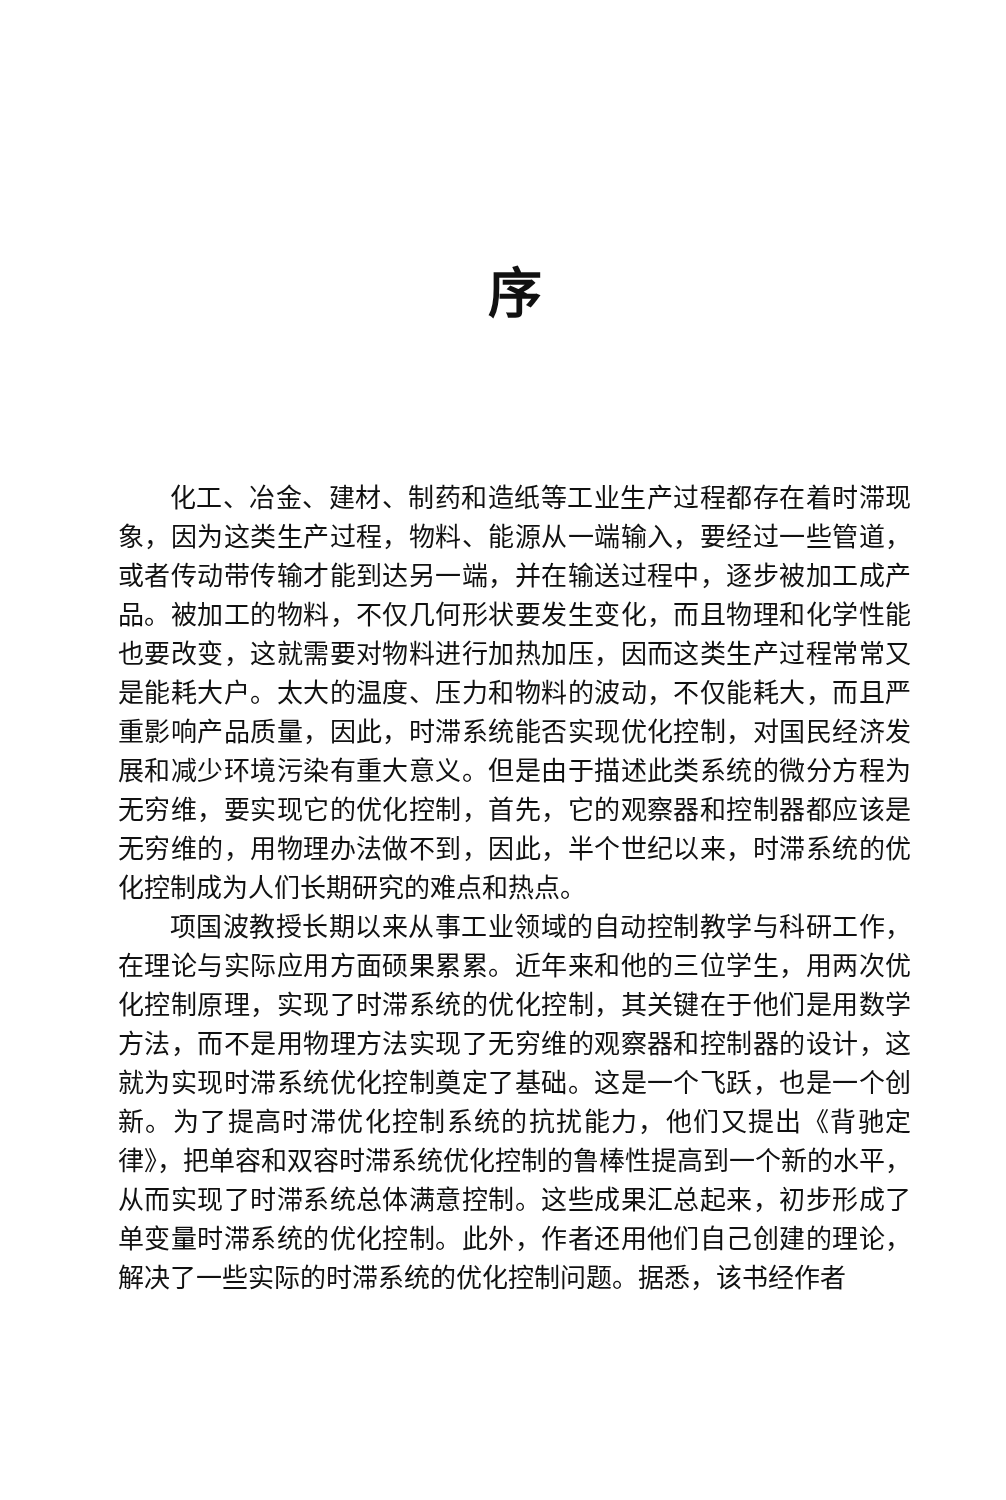序
化工、冶金、建材、制药和造纸等工业生产过程都存在着时滞现象，因为这类生产过程，物料、能源从一端输入，要经过一些管道，或者传动带传输才能到达另一端，并在输送过程中，逐步被加工成产品。被加工的物料，不仅几何形状要发生变化，而且物理和化学性能也要改变，这就需要对物料进行加热加压，因而这类生产过程常常又是能耗大户。太大的温度、压力和物料的波动，不仅能耗大，而且严重影响产品质量，因此，时滞系统能否实现优化控制，对国民经济发展和减少环境污染有重大意义。但是由于描述此类系统的微分方程为无穷维，要实现它的优化控制，首先，它的观察器和控制器都应该是无穷维的，用物理办法做不到，因此，半个世纪以来，时滞系统的优化控制成为人们长期研究的难点和热点。
项国波教授长期以来从事工业领域的自动控制教学与科研工作，在理论与实际应用方面硕果累累。近年来和他的三位学生，用两次优化控制原理，实现了时滞系统的优化控制，其关键在于他们是用数学方法，而不是用物理方法实现了无穷维的观察器和控制器的设计，这就为实现时滞系统优化控制奠定了基础。这是一个飞跃，也是一个创新。为了提高时滞优化控制系统的抗扰能力，他们又提出《背驰定律》，把单容和双容时滞系统优化控制的鲁棒性提高到一个新的水平，从而实现了时滞系统总体满意控制。这些成果汇总起来，初步形成了单变量时滞系统的优化控制。此外，作者还用他们自己创建的理论，解决了一些实际的时滞系统的优化控制问题。据悉，该书经作者